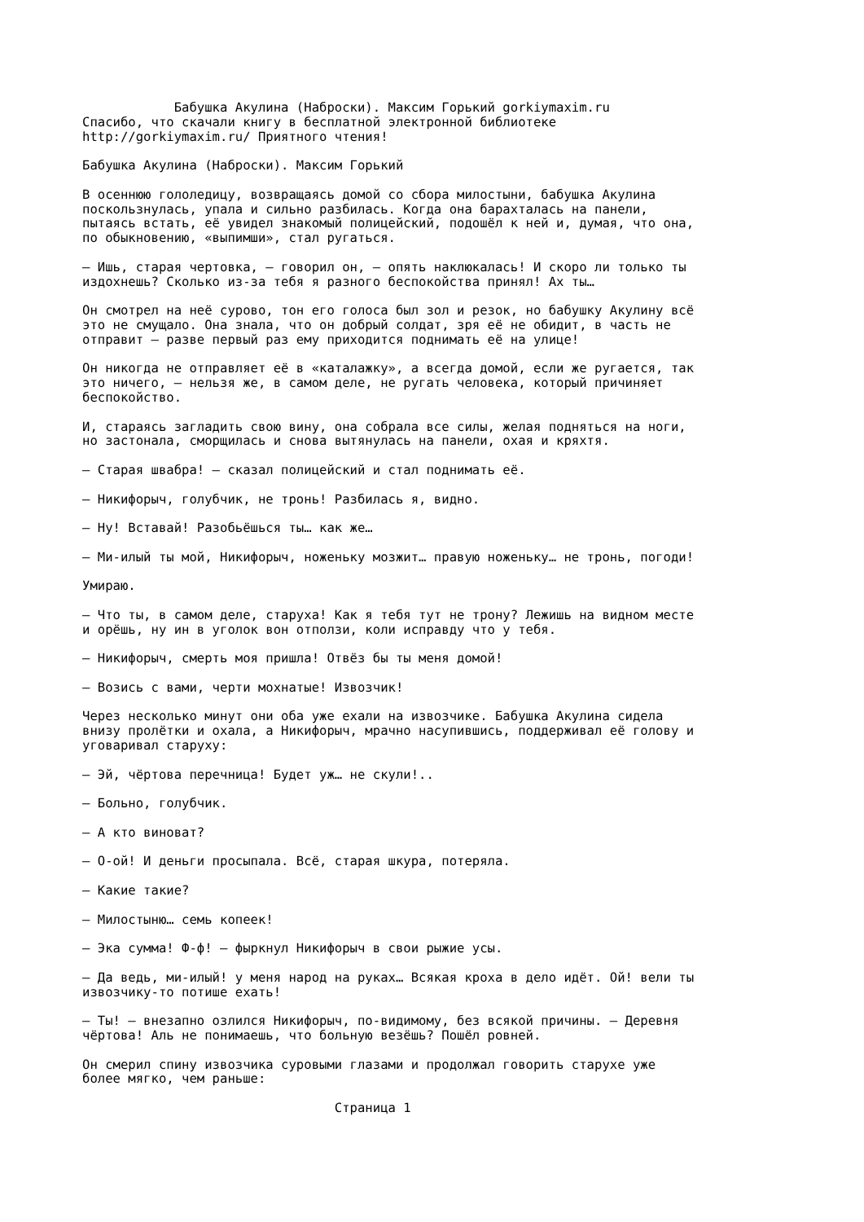Бабушка Акулина (Наброски). Максим Горький gorkiymaxim.ru
Спасибо, что скачали книгу в бесплатной электронной библиотеке
http://gorkiymaxim.ru/ Приятного чтения!

Бабушка Акулина (Наброски). Максим Горький

В осеннюю гололедицу, возвращаясь домой со сбора милостыни, бабушка Акулина
поскользнулась, упала и сильно разбилась. Когда она барахталась на панели,
пытаясь встать, её увидел знакомый полицейский, подошёл к ней и, думая, что она,
по обыкновению, «выпимши», стал ругаться.

– Ишь, старая чертовка, – говорил он, – опять наклюкалась! И скоро ли только ты
издохнешь? Сколько из-за тебя я разного беспокойства принял! Ах ты…

Он смотрел на неё сурово, тон его голоса был зол и резок, но бабушку Акулину всё
это не смущало. Она знала, что он добрый солдат, зря её не обидит, в часть не
отправит – разве первый раз ему приходится поднимать её на улице!

Он никогда не отправляет её в «каталажку», а всегда домой, если же ругается, так
это ничего, – нельзя же, в самом деле, не ругать человека, который причиняет
беспокойство.

И, стараясь загладить свою вину, она собрала все силы, желая подняться на ноги,
но застонала, сморщилась и снова вытянулась на панели, охая и кряхтя.

– Старая швабра! – сказал полицейский и стал поднимать её.

– Никифорыч, голубчик, не тронь! Разбилась я, видно.

– Ну! Вставай! Разобьёшься ты… как же…

– Ми-илый ты мой, Никифорыч, ноженьку мозжит… правую ноженьку… не тронь, погоди!

Умираю.

– Что ты, в самом деле, старуха! Как я тебя тут не трону? Лежишь на видном месте
и орёшь, ну ин в уголок вон отползи, коли исправду что у тебя.

– Никифорыч, смерть моя пришла! Отвёз бы ты меня домой!

– Возись с вами, черти мохнатые! Извозчик!

Через несколько минут они оба уже ехали на извозчике. Бабушка Акулина сидела
внизу пролётки и охала, а Никифорыч, мрачно насупившись, поддерживал её голову и
уговаривал старуху:

– Эй, чёртова перечница! Будет уж… не скули!..

– Больно, голубчик.

– А кто виноват?

– О-ой! И деньги просыпала. Всё, старая шкура, потеряла.

– Какие такие?

– Милостыню… семь копеек!

– Эка сумма! Ф-ф! – фыркнул Никифорыч в свои рыжие усы.

– Да ведь, ми-илый! у меня народ на руках… Всякая кроха в дело идёт. Ой! вели ты
извозчику-то потише ехать!

– Ты! – внезапно озлился Никифорыч, по-видимому, без всякой причины. – Деревня
чёртова! Аль не понимаешь, что больную везёшь? Пошёл ровней.

Он смерил спину извозчика суровыми глазами и продолжал говорить старухе уже
более мягко, чем раньше:

                                 Страница 1